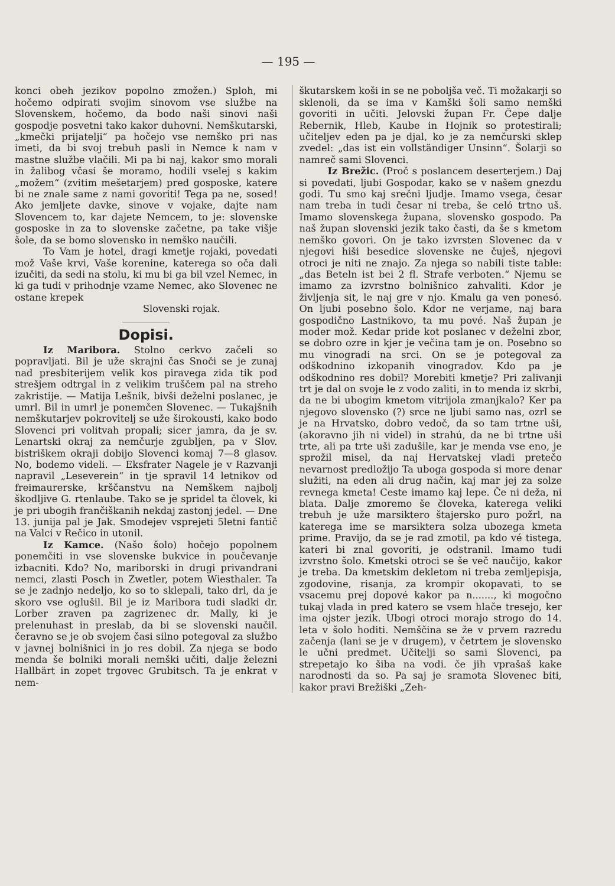— 195 —
konci obeh jezikov popolno zmožen.) Sploh, mi hočemo odpirati svojim sinovom vse službe na Slovenskem, hočemo, da bodo naši sinovi naši gospodje posvetni tako kakor duhovni. Nemškutarski, „kmečki prijatelji“ pa hočejo vse nemško pri nas imeti, da bi svoj trebuh pasli in Nemce k nam v mastne službe vlačili. Mi pa bi naj, kakor smo morali in žalibog včasi še moramo, hodili vselej s kakim „možem“ (zvitim mešetarjem) pred gosposke, katere bi ne znale same z nami govoriti! Tega pa ne, sosed! Ako jemljete davke, sinove v vojake, dajte nam Slovencem to, kar dajete Nemcem, to je: slovenske gosposke in za to slovenske začetne, pa take višje šole, da se bomo slovensko in nemško naučili.
To Vam je hotel, dragi kmetje rojaki, povedati mož Vaše krvi, Vaše korenine, katerega so oča dali izučiti, da sedi na stolu, ki mu bi ga bil vzel Nemec, in ki ga tudi v prihodnje vzame Nemec, ako Slovenec ne ostane krepek
Slovenski rojak.
Dopisi.
Iz Maribora. Stolno cerkvo začeli so popravljati. Bil je uže skrajni čas Snoči se je zunaj nad presbiterijem velik kos piravega zida tik pod strešjem odtrgal in z velikim truščem pal na streho zakristije. — Matija Lešnik, bivši deželni poslanec, je umrl. Bil in umrl je ponemčen Slovenec. — Tukajšnih nemškutarjev pokrovitelj se uže širokousti, kako bodo Slovenci pri volitvah propali; sicer jamra, da je sv. Lenartski okraj za nemčurje zgubljen, pa v Slov. bistriškem okraji dobijo Slovenci komaj 7—8 glasov. No, bodemo videli. — Eksfrater Nagele je v Razvanji napravil „Leseverein“ in tje spravil 14 letnikov od freimaurerske, krščanstvu na Nemškem najbolj škodljive G. rtenlaube. Tako se je spridel ta človek, ki je pri ubogih frančiškanih nekdaj zastonj jedel. — Dne 13. junija pal je Jak. Smodejev vsprejeti 5letni fantič na Valci v Rečico in utonil.
Iz Kamce. (Našo šolo) hočejo popolnem ponemčiti in vse slovenske bukvice in poučevanje izbacniti. Kdo? No, mariborski in drugi privandrani nemci, zlasti Posch in Zwetler, potem Wiesthaler. Ta se je zadnjo nedeljo, ko so to sklepali, tako drl, da je skoro vse oglušil. Bil je iz Maribora tudi sladki dr. Lorber zraven pa zagrizenec dr. Mally, ki je prelenuhast in preslab, da bi se slovenski naučil. čeravno se je ob svojem časi silno potegoval za službo v javnej bolnišnici in jo res dobil. Za njega se bodo menda še bolniki morali nemški učiti, dalje železni Hallbärt in zopet trgovec Grubitsch. Ta je enkrat v nem-
škutarskem koši in se ne poboljša več. Ti možakarji so sklenoli, da se ima v Kamški šoli samo nemški govoriti in učiti. Jelovski župan Fr. Čepe dalje Rebernik, Hleb, Kaube in Hojnik so protestirali; učiteljev eden pa je djal, ko je za nemčurski sklep zvedel: „das ist ein vollständiger Unsinn“. Šolarji so namreč sami Slovenci.
Iz Brežic. (Proč s poslancem deserterjem.) Daj si povedati, ljubi Gospodar, kako se v našem gnezdu godi. Tu smo kaj srečni ljudje. Imamo vsega, česar nam treba in tudi česar ni treba, še celó trtno uš. Imamo slovenskega župana, slovensko gospodo. Pa naš župan slovenski jezik tako časti, da še s kmetom nemško govori. On je tako izvrsten Slovenec da v njegovi hiši besedice slovenske ne čuješ, njegovi otroci je niti ne znajo. Za njega so nabili tiste table: „das Beteln ist bei 2 fl. Strafe verboten.“ Njemu se imamo za izvrstno bolnišnico zahvaliti. Kdor je življenja sit, le naj gre v njo. Kmalu ga ven ponesó. On ljubi posebno šolo. Kdor ne verjame, naj bara gospodično Lastnikovo, ta mu pové. Naš župan je moder mož. Kedar pride kot poslanec v deželni zbor, se dobro ozre in kjer je večina tam je on. Posebno so mu vinogradi na srci. On se je potegoval za odškodnino izkopanih vinogradov. Kdo pa je odškodnino res dobil? Morebiti kmetje? Pri zalivanji trt je dal on svoje le z vodo zaliti, in to menda iz skrbi, da ne bi ubogim kmetom vitrijola zmanjkalo? Ker pa njegovo slovensko (?) srce ne ljubi samo nas, ozrl se je na Hrvatsko, dobro vedoč, da so tam trtne uši, (akoravno jih ni videl) in strahú, da ne bi trtne uši trte, ali pa trte uši zadušile, kar je menda vse eno, je sprožil misel, da naj Hervatskej vladi pretečo nevarnost predložijo Ta uboga gospoda si more denar služiti, na eden ali drug način, kaj mar jej za solze revnega kmeta! Ceste imamo kaj lepe. Če ni dežа, ni blata. Dalje zmoremo še človeka, katerega veliki trebuh je uže marsiktero štajersko puro požrl, na katerega ime se marsiktera solza ubozega kmeta prime. Pravijo, da se je rad zmotil, pa kdo vé tistega, kateri bi znal govoriti, je odstranil. Imamo tudi izvrstno šolo. Kmetski otroci se še več naučijo, kakor je treba. Da kmetskim dekletom ni treba zemljepisja, zgodovine, risanja, za krompir okopavati, to se vsacemu prej dopové kakor pa n......., ki mogočno tukaj vlada in pred katero se vsem hlače tresejo, ker ima ojster jezik. Ubogi otroci morajo strogo do 14. leta v šolo hoditi. Nemščina se že v prvem razredu začenja (lani se je v drugem), v četrtem je slovensko le učni predmet. Učitelji so sami Slovenci, pa strepetajo ko šiba na vodi. če jih vprašaš kake narodnosti da so. Pa saj je sramota Slovenec biti, kakor pravi Brežiški „Zeh-